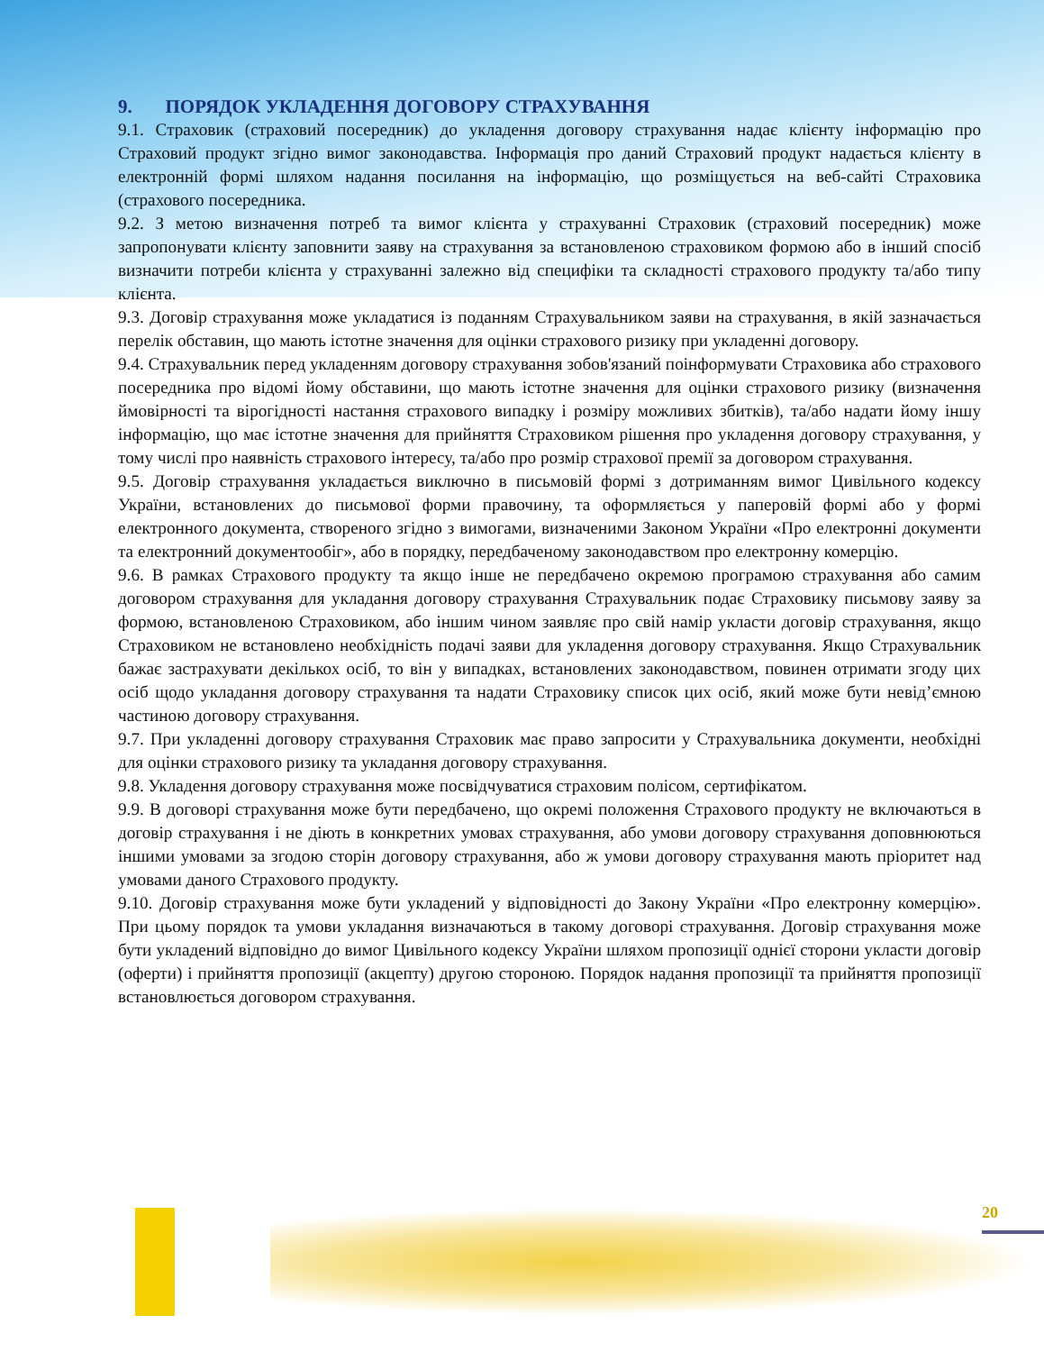9. ПОРЯДОК УКЛАДЕННЯ ДОГОВОРУ СТРАХУВАННЯ
9.1. Страховик (страховий посередник) до укладення договору страхування надає клієнту інформацію про Страховий продукт згідно вимог законодавства. Інформація про даний Страховий продукт надається клієнту в електронній формі шляхом надання посилання на інформацію, що розміщується на веб-сайті Страховика (страхового посередника.
9.2. З метою визначення потреб та вимог клієнта у страхуванні Страховик (страховий посередник) може запропонувати клієнту заповнити заяву на страхування за встановленою страховиком формою або в інший спосіб визначити потреби клієнта у страхуванні залежно від специфіки та складності страхового продукту та/або типу клієнта.
9.3. Договір страхування може укладатися із поданням Страхувальником заяви на страхування, в якій зазначається перелік обставин, що мають істотне значення для оцінки страхового ризику при укладенні договору.
9.4. Страхувальник перед укладенням договору страхування зобов'язаний поінформувати Страховика або страхового посередника про відомі йому обставини, що мають істотне значення для оцінки страхового ризику (визначення ймовірності та вірогідності настання страхового випадку і розміру можливих збитків), та/або надати йому іншу інформацію, що має істотне значення для прийняття Страховиком рішення про укладення договору страхування, у тому числі про наявність страхового інтересу, та/або про розмір страхової премії за договором страхування.
9.5. Договір страхування укладається виключно в письмовій формі з дотриманням вимог Цивільного кодексу України, встановлених до письмової форми правочину, та оформляється у паперовій формі або у формі електронного документа, створеного згідно з вимогами, визначеними Законом України «Про електронні документи та електронний документообіг», або в порядку, передбаченому законодавством про електронну комерцію.
9.6. В рамках Страхового продукту та якщо інше не передбачено окремою програмою страхування або самим договором страхування для укладання договору страхування Страхувальник подає Страховику письмову заяву за формою, встановленою Страховиком, або іншим чином заявляє про свій намір укласти договір страхування, якщо Страховиком не встановлено необхідність подачі заяви для укладення договору страхування. Якщо Страхувальник бажає застрахувати декількох осіб, то він у випадках, встановлених законодавством, повинен отримати згоду цих осіб щодо укладання договору страхування та надати Страховику список цих осіб, який може бути невід’ємною частиною договору страхування.
9.7. При укладенні договору страхування Страховик має право запросити у Страхувальника документи, необхідні для оцінки страхового ризику та укладання договору страхування.
9.8. Укладення договору страхування може посвідчуватися страховим полісом, сертифікатом.
9.9. В договорі страхування може бути передбачено, що окремі положення Страхового продукту не включаються в договір страхування і не діють в конкретних умовах страхування, або умови договору страхування доповнюються іншими умовами за згодою сторін договору страхування, або ж умови договору страхування мають пріоритет над умовами даного Страхового продукту.
9.10. Договір страхування може бути укладений у відповідності до Закону України «Про електронну комерцію». При цьому порядок та умови укладання визначаються в такому договорі страхування. Договір страхування може бути укладений відповідно до вимог Цивільного кодексу України шляхом пропозиції однієї сторони укласти договір (оферти) і прийняття пропозиції (акцепту) другою стороною. Порядок надання пропозиції та прийняття пропозиції встановлюється договором страхування.
20